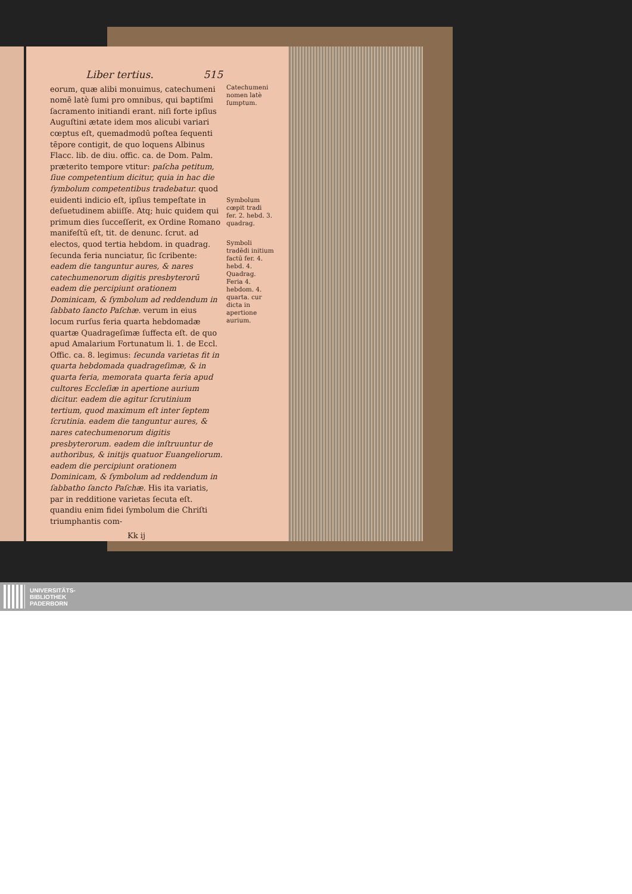Liber tertius. 515
eorum, quæ alibi monuimus, catechumeni nomē latè ſumi pro omnibus, qui baptiſmi ſacramento initiandi erant. niſi forte ipſius Auguſtini ætate idem mos alicubi variari cœptus eſt, quemadmodū poſtea ſequenti tēpore contigit, de quo loquens Albinus Flacc. lib. de diu. offic. ca. de Dom. Palm. præterito tempore vtitur: paſcha petitum, ſiue competentium dicitur, quia in hac die ſymbolum competentibus tradebatur. quod euidenti indicio eſt, ipſius tempeſtate in deſuetudinem abiiſſe. Atq; huic quidem qui primum dies ſucceſſerit, ex Ordine Romano manifeſtū eſt, tit. de denunc. ſcrut. ad electos, quod tertia hebdom. in quadrag. ſecunda feria nunciatur, ſic ſcribente: eadem die tanguntur aures, & nares catechumenorum digitis presbyterorū eadem die percipiunt orationem Dominicam, & ſymbolum ad reddendum in ſabbato ſancto Paſchæ. verum in eius locum rurſus feria quarta hebdomadæ quartæ Quadrageſimæ ſuffecta eſt. de quo apud Amalarium Fortunatum li. 1. de Eccl. Offic. ca. 8. legimus: ſecunda varietas fit in quarta hebdomada quadrageſimæ, & in quarta feria, memorata quarta feria apud cultores Eccleſiæ in apertione aurium dicitur. eadem die agitur ſcrutinium tertium, quod maximum eſt inter ſeptem ſcrutinia. eadem die tanguntur aures, & nares catechumenorum digitis presbyterorum. eadem die inſtruuntur de authoribus, & initijs quatuor Euangeliorum. eadem die percipiunt orationem Dominicam, & ſymbolum ad reddendum in ſabbatho ſancto Paſchæ. His ita variatis, par in redditione varietas ſecuta eſt. quandiu enim fidei ſymbolum die Chriſti triumphantis com-
Kk ij
Catechumeni nomen latè ſumptum.
Symbolum cœpit tradi fer. 2. hebd. 3. quadrag.
Symboli tradēdi initium factū fer. 4. hebd. 4. Quadrag. Feria 4. hebdom. 4. quarta. cur dicta in apertione aurium.
UNIVERSITÄTS-
BIBLIOTHEK
PADERBORN